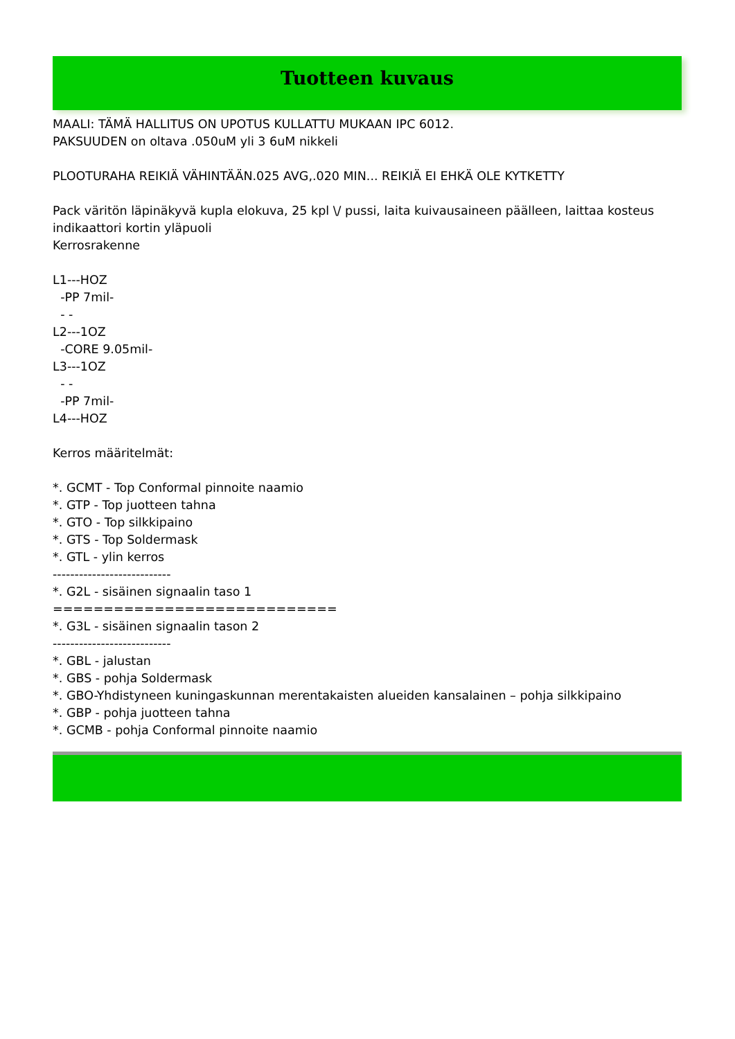Tuotteen kuvaus
MAALI: TÄMÄ HALLITUS ON UPOTUS KULLATTU MUKAAN IPC 6012. PAKSUUDEN on oltava .050uM yli 3 6uM nikkeli PLOOTURAHA REIKIÄ VÄHINTÄÄN.025 AVG,.020 MIN... REIKIÄ EI EHKÄ OLE KYTKETTY Pack väritön läpinäkyvä kupla elokuva, 25 kpl \/ pussi, laita kuivausaineen päälleen, laittaa kosteus indikaattori kortin yläpuoli Kerrosrakenne L1---HOZ -PP 7mil- - - L2---1OZ -CORE 9.05mil- L3---1OZ - - -PP 7mil- L4---HOZ Kerros määritelmät: *. GCMT - Top Conformal pinnoite naamio *. GTP - Top juotteen tahna *. GTO - Top silkkipaino *. GTS - Top Soldermask *. GTL - ylin kerros --------------------------- *. G2L - sisäinen signaalin taso 1 ============================ *. G3L - sisäinen signaalin tason 2 --------------------------- *. GBL - jalustan *. GBS - pohja Soldermask *. GBO-Yhdistyneen kuningaskunnan merentakaisten alueiden kansalainen – pohja silkkipaino *. GBP - pohja juotteen tahna *. GCMB - pohja Conformal pinnoite naamio